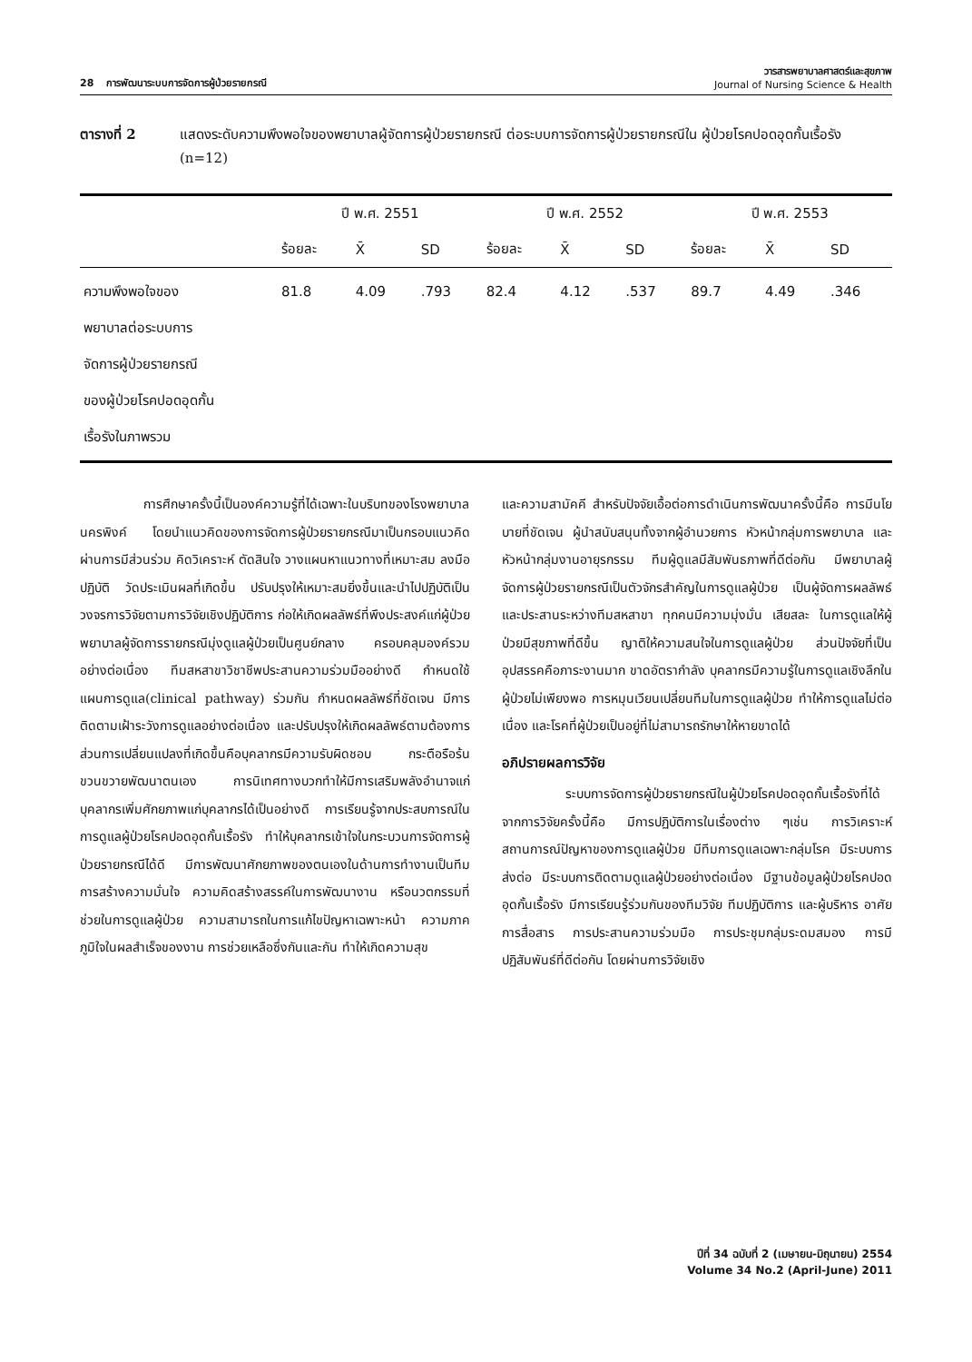28 การพัฒนาระบบการจัดการผู้ป่วยรายกรณี
วารสารพยาบาลศาสตร์และสุขภาพ
Journal of Nursing Science & Health
ตารางที่ 2 แสดงระดับความพึงพอใจของพยาบาลผู้จัดการผู้ป่วยรายกรณี ต่อระบบการจัดการผู้ป่วยรายกรณีใน ผู้ป่วยโรคปอดอุดกั้นเรื้อรัง (n=12)
| | ปี พ.ศ. 2551 | | | ปี พ.ศ. 2552 | | | ปี พ.ศ. 2553 | | |
| --- | --- | --- | --- | --- | --- | --- | --- | --- | --- |
| | ร้อยละ | X̄ | SD | ร้อยละ | X̄ | SD | ร้อยละ | X̄ | SD |
| ความพึงพอใจของ พยาบาลต่อระบบการ จัดการผู้ป่วยรายกรณี ของผู้ป่วยโรคปอดอุดกั้น เรื้อรังในภาพรวม | 81.8 | 4.09 | .793 | 82.4 | 4.12 | .537 | 89.7 | 4.49 | .346 |
การศึกษาครั้งนี้เป็นองค์ความรู้ที่ได้เฉพาะในบริบทของโรงพยาบาลนครพิงค์ โดยนำแนวคิดของการจัดการผู้ป่วยรายกรณีมาเป็นกรอบแนวคิด ผ่านการมีส่วนร่วม คิดวิเคราะห์ ตัดสินใจ วางแผนหาแนวทางที่เหมาะสม ลงมือปฏิบัติ วัดประเมินผลที่เกิดขึ้น ปรับปรุงให้เหมาะสมยิ่งขึ้นและนำไปปฏิบัติเป็นวงจรการวิจัยตามการวิจัยเชิงปฏิบัติการ ก่อให้เกิดผลลัพธ์ที่พึงประสงค์แก่ผู้ป่วย พยาบาลผู้จัดการรายกรณีมุ่งดูแลผู้ป่วยเป็นศูนย์กลาง ครอบคลุมองค์รวม อย่างต่อเนื่อง ทีมสหสาขาวิชาชีพประสานความร่วมมืออย่างดี กำหนดใช้แผนการดูแล(clinical pathway) ร่วมกัน กำหนดผลลัพธ์ที่ชัดเจน มีการติดตามเฝ้าระวังการดูแลอย่างต่อเนื่อง และปรับปรุงให้เกิดผลลัพธ์ตามต้องการ ส่วนการเปลี่ยนแปลงที่เกิดขึ้นคือบุคลากรมีความรับผิดชอบ กระตือรือร้น ขวนขวายพัฒนาตนเอง การนิเทศทางบวกทำให้มีการเสริมพลังอำนาจแก่บุคลากรเพิ่มศักยภาพแก่บุคลากรได้เป็นอย่างดี การเรียนรู้จากประสบการณ์ในการดูแลผู้ป่วยโรคปอดอุดกั้นเรื้อรัง ทำให้บุคลากรเข้าใจในกระบวนการจัดการผู้ป่วยรายกรณีได้ดี มีการพัฒนาศักยภาพของตนเองในด้านการทำงานเป็นทีม การสร้างความมั่นใจ ความคิดสร้างสรรค์ในการพัฒนางาน หรือนวตกรรมที่ช่วยในการดูแลผู้ป่วย ความสามารถในการแก้ไขปัญหาเฉพาะหน้า ความภาคภูมิใจในผลสำเร็จของงาน การช่วยเหลือซึ่งกันและกัน ทำให้เกิดความสุข
และความสามัคคี สำหรับปัจจัยเอื้อต่อการดำเนินการพัฒนาครั้งนี้คือ การมีนโยบายที่ชัดเจน ผู้นำสนับสนุนทั้งจากผู้อำนวยการ หัวหน้ากลุ่มการพยาบาล และหัวหน้ากลุ่มงานอายุรกรรม ทีมผู้ดูแลมีสัมพันธภาพที่ดีต่อกัน มีพยาบาลผู้จัดการผู้ป่วยรายกรณีเป็นตัวจักรสำคัญในการดูแลผู้ป่วย เป็นผู้จัดการผลลัพธ์ และประสานระหว่างทีมสหสาขา ทุกคนมีความมุ่งมั่น เสียสละ ในการดูแลให้ผู้ป่วยมีสุขภาพที่ดีขึ้น ญาติให้ความสนใจในการดูแลผู้ป่วย ส่วนปัจจัยที่เป็นอุปสรรคคือภาระงานมาก ขาดอัตรากำลัง บุคลากรมีความรู้ในการดูแลเชิงลึกในผู้ป่วยไม่เพียงพอ การหมุนเวียนเปลี่ยนทีมในการดูแลผู้ป่วย ทำให้การดูแลไม่ต่อเนื่อง และโรคที่ผู้ป่วยเป็นอยู่ที่ไม่สามารถรักษาให้หายขาดได้
อภิปรายผลการวิจัย
ระบบการจัดการผู้ป่วยรายกรณีในผู้ป่วยโรคปอดอุดกั้นเรื้อรังที่ได้จากการวิจัยครั้งนี้คือ มีการปฏิบัติการในเรื่องต่าง ๆเช่น การวิเคราะห์สถานการณ์ปัญหาของการดูแลผู้ป่วย มีทีมการดูแลเฉพาะกลุ่มโรค มีระบบการส่งต่อ มีระบบการติดตามดูแลผู้ป่วยอย่างต่อเนื่อง มีฐานข้อมูลผู้ป่วยโรคปอดอุดกั้นเรื้อรัง มีการเรียนรู้ร่วมกันของทีมวิจัย ทีมปฏิบัติการ และผู้บริหาร อาศัยการสื่อสาร การประสานความร่วมมือ การประชุมกลุ่มระดมสมอง การมีปฏิสัมพันธ์ที่ดีต่อกัน โดยผ่านการวิจัยเชิง
ปีที่ 34 ฉบับที่ 2 (เมษายน-มิถุนายน) 2554
Volume 34 No.2 (April-June) 2011